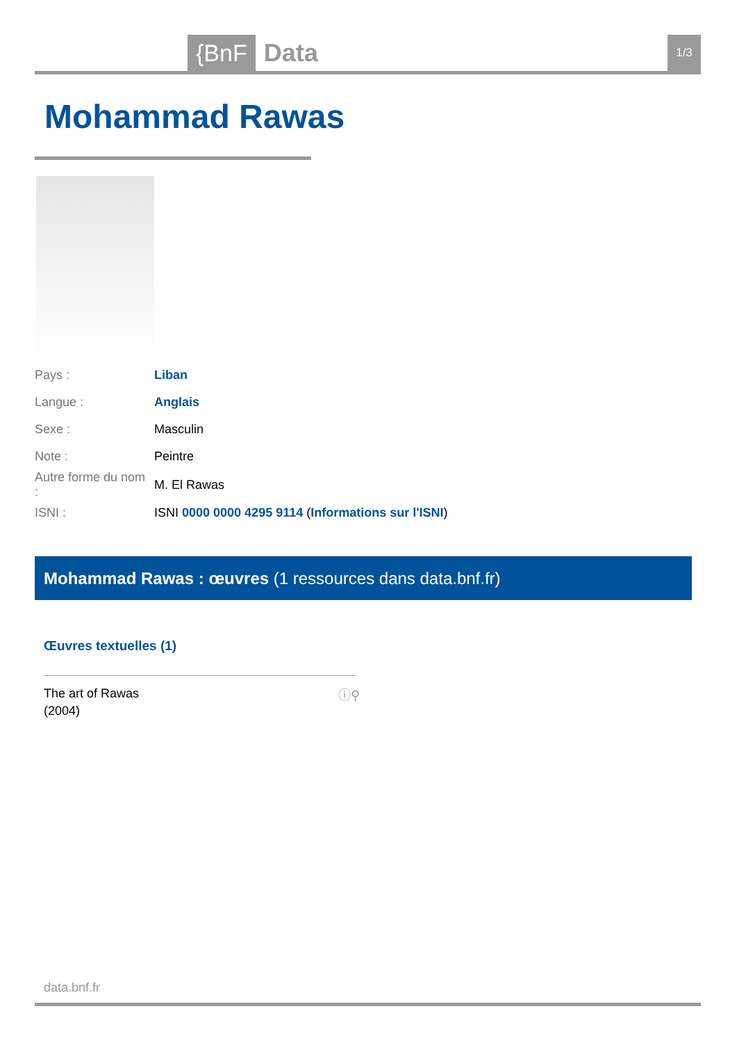{BnF Data 1/3
Mohammad Rawas
| Pays : | Liban |
| Langue : | Anglais |
| Sexe : | Masculin |
| Note : | Peintre |
| Autre forme du nom : | M. El Rawas |
| ISNI : | ISNI 0000 0000 4295 9114 ( Informations sur l'ISNI ) |
Mohammad Rawas : œuvres (1 ressources dans data.bnf.fr)
Œuvres textuelles (1)
The art of Rawas
(2004)
ⓘ⚲
data.bnf.fr